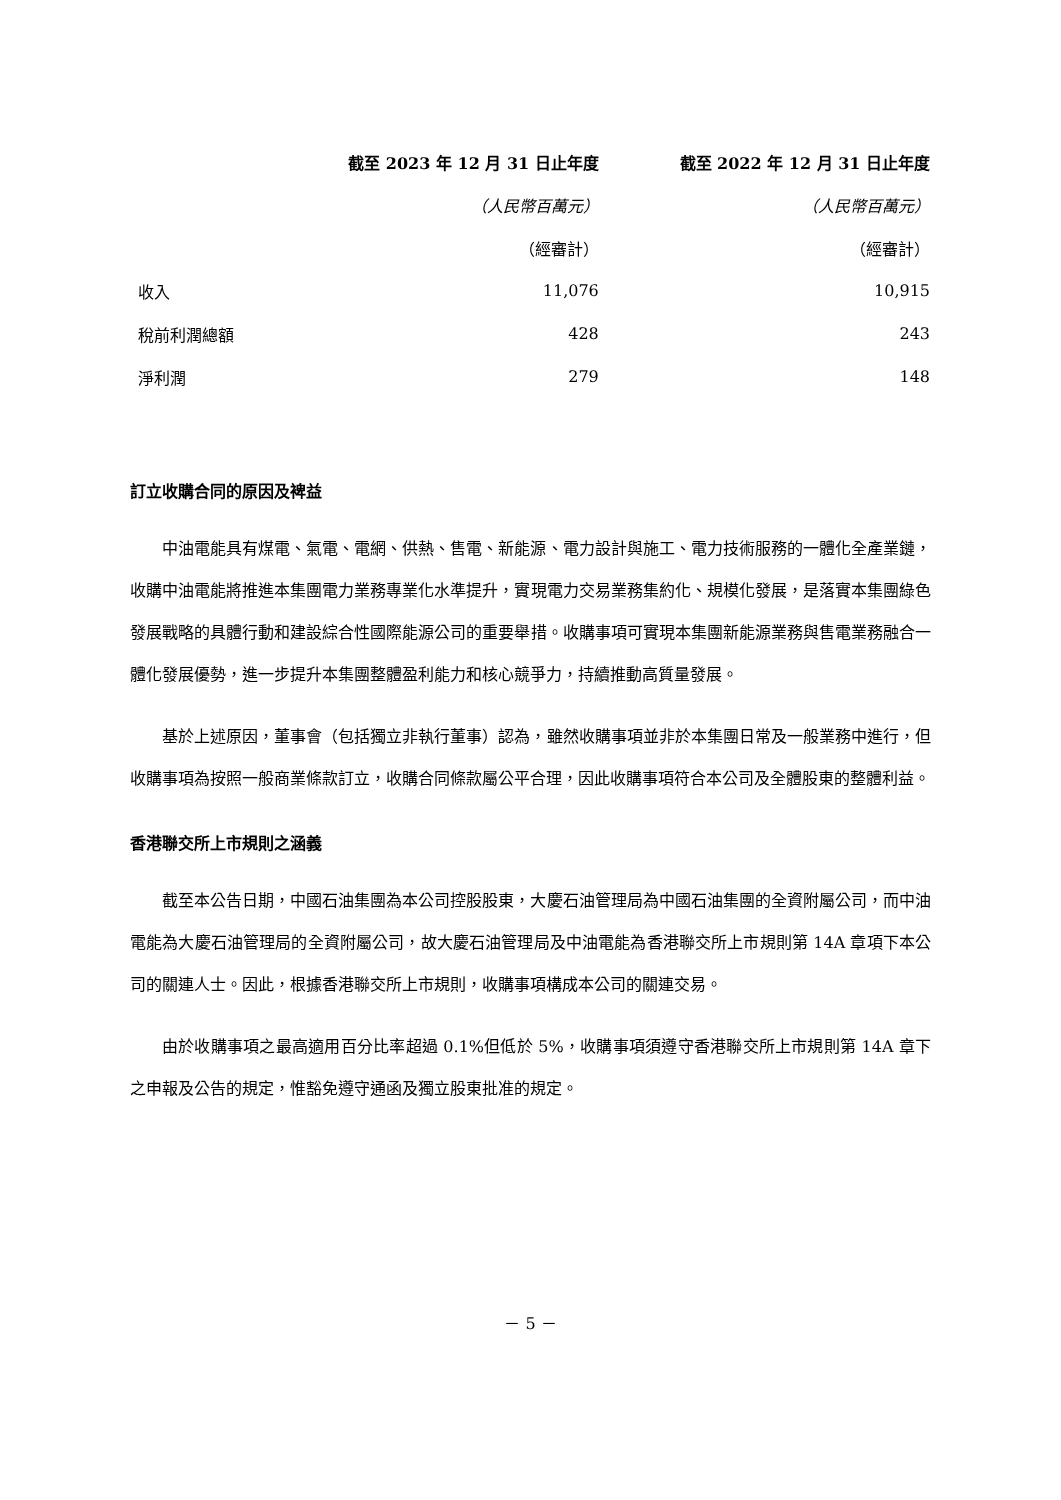| | 截至 2023 年 12 月 31 日止年度 | 截至 2022 年 12 月 31 日止年度 |
| | （人民幣百萬元） | （人民幣百萬元） |
| | （經審計） | （經審計） |
| 收入 | 11,076 | 10,915 |
| 稅前利潤總額 | 428 | 243 |
| 淨利潤 | 279 | 148 |
訂立收購合同的原因及裨益
中油電能具有煤電、氣電、電網、供熱、售電、新能源、電力設計與施工、電力技術服務的一體化全產業鏈，收購中油電能將推進本集團電力業務專業化水準提升，實現電力交易業務集約化、規模化發展，是落實本集團綠色發展戰略的具體行動和建設綜合性國際能源公司的重要舉措。收購事項可實現本集團新能源業務與售電業務融合一體化發展優勢，進一步提升本集團整體盈利能力和核心競爭力，持續推動高質量發展。
基於上述原因，董事會（包括獨立非執行董事）認為，雖然收購事項並非於本集團日常及一般業務中進行，但收購事項為按照一般商業條款訂立，收購合同條款屬公平合理，因此收購事項符合本公司及全體股東的整體利益。
香港聯交所上市規則之涵義
截至本公告日期，中國石油集團為本公司控股股東，大慶石油管理局為中國石油集團的全資附屬公司，而中油電能為大慶石油管理局的全資附屬公司，故大慶石油管理局及中油電能為香港聯交所上市規則第 14A 章項下本公司的關連人士。因此，根據香港聯交所上市規則，收購事項構成本公司的關連交易。
由於收購事項之最高適用百分比率超過 0.1%但低於 5%，收購事項須遵守香港聯交所上市規則第 14A 章下之申報及公告的規定，惟豁免遵守通函及獨立股東批准的規定。
－ 5 －